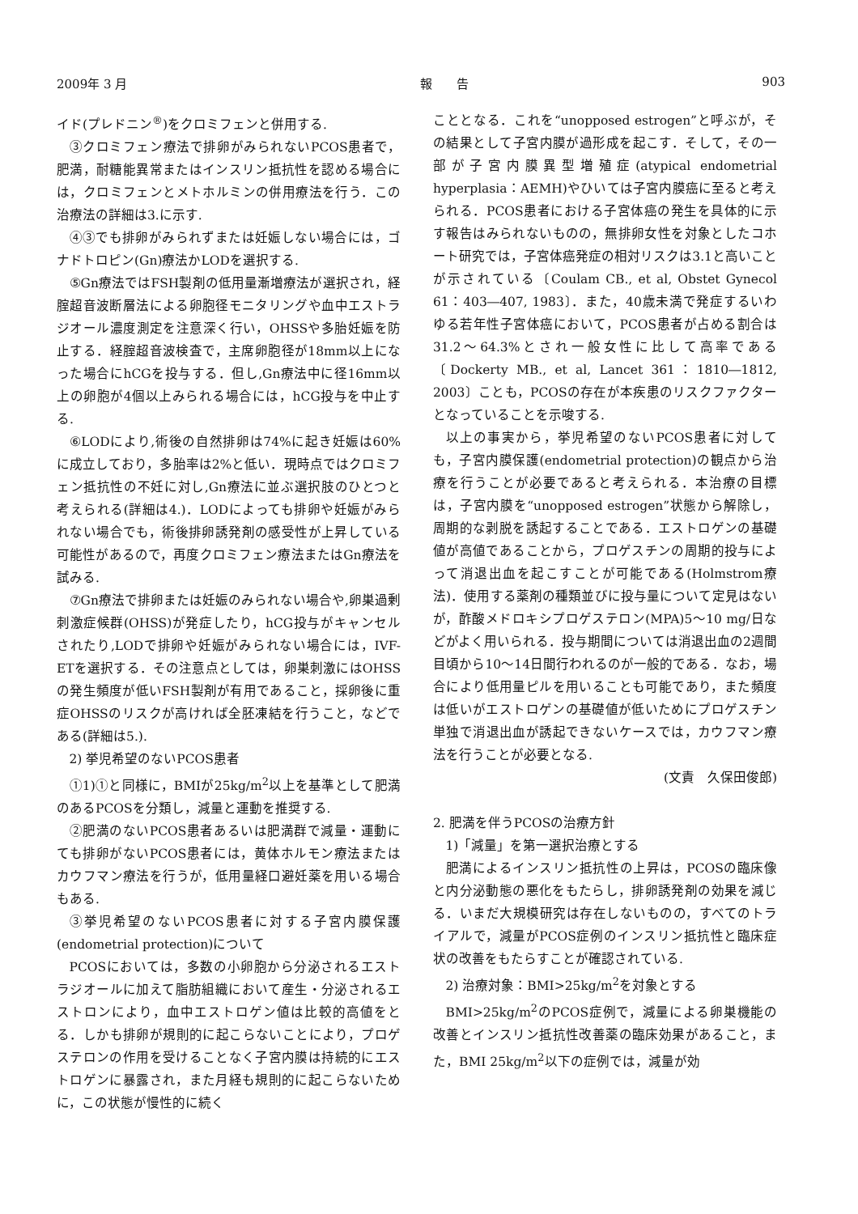2009年 3 月 報　　告 903
イド(プレドニン<sup>®</sup>)をクロミフェンと併用する.
③クロミフェン療法で排卵がみられないPCOS患者で，肥満，耐糖能異常またはインスリン抵抗性を認める場合には，クロミフェンとメトホルミンの併用療法を行う．この治療法の詳細は3.に示す.
④③でも排卵がみられずまたは妊娠しない場合には，ゴナドトロピン(Gn)療法かLODを選択する.
⑤Gn療法ではFSH製剤の低用量漸増療法が選択され，経腟超音波断層法による卵胞径モニタリングや血中エストラジオール濃度測定を注意深く行い，OHSSや多胎妊娠を防止する．経腟超音波検査で，主席卵胞径が18mm以上になった場合にhCGを投与する．但し,Gn療法中に径16mm以上の卵胞が4個以上みられる場合には，hCG投与を中止する.
⑥LODにより,術後の自然排卵は74%に起き妊娠は60%に成立しており，多胎率は2%と低い．現時点ではクロミフェン抵抗性の不妊に対し,Gn療法に並ぶ選択肢のひとつと考えられる(詳細は4.)．LODによっても排卵や妊娠がみられない場合でも，術後排卵誘発剤の感受性が上昇している可能性があるので，再度クロミフェン療法またはGn療法を試みる.
⑦Gn療法で排卵または妊娠のみられない場合や,卵巣過剰刺激症候群(OHSS)が発症したり，hCG投与がキャンセルされたり,LODで排卵や妊娠がみられない場合には，IVF-ETを選択する．その注意点としては，卵巣刺激にはOHSSの発生頻度が低いFSH製剤が有用であること，採卵後に重症OHSSのリスクが高ければ全胚凍結を行うこと，などである(詳細は5.).
2) 挙児希望のないPCOS患者
①1)①と同様に，BMIが25kg/m<sup>2</sup>以上を基準として肥満のあるPCOSを分類し，減量と運動を推奨する.
②肥満のないPCOS患者あるいは肥満群で減量・運動にても排卵がないPCOS患者には，黄体ホルモン療法またはカウフマン療法を行うが，低用量経口避妊薬を用いる場合もある.
③挙児希望のないPCOS患者に対する子宮内膜保護(endometrial protection)について
PCOSにおいては，多数の小卵胞から分泌されるエストラジオールに加えて脂肪組織において産生・分泌されるエストロンにより，血中エストロゲン値は比較的高値をとる．しかも排卵が規則的に起こらないことにより，プロゲステロンの作用を受けることなく子宮内膜は持続的にエストロゲンに暴露され，また月経も規則的に起こらないために，この状態が慢性的に続く
こととなる．これを“unopposed estrogen”と呼ぶが，その結果として子宮内膜が過形成を起こす．そして，その一部が子宮内膜異型増殖症(atypical endometrial hyperplasia：AEMH)やひいては子宮内膜癌に至ると考えられる．PCOS患者における子宮体癌の発生を具体的に示す報告はみられないものの，無排卵女性を対象としたコホート研究では，子宮体癌発症の相対リスクは3.1と高いことが示されている〔Coulam CB., et al, Obstet Gynecol 61：403―407, 1983〕．また，40歳未満で発症するいわゆる若年性子宮体癌において，PCOS患者が占める割合は31.2〜64.3%とされ一般女性に比して高率である〔Dockerty MB., et al, Lancet 361：1810―1812, 2003〕ことも，PCOSの存在が本疾患のリスクファクターとなっていることを示唆する.
以上の事実から，挙児希望のないPCOS患者に対しても，子宮内膜保護(endometrial protection)の観点から治療を行うことが必要であると考えられる．本治療の目標は，子宮内膜を“unopposed estrogen”状態から解除し，周期的な剥脱を誘起することである．エストロゲンの基礎値が高値であることから，プロゲスチンの周期的投与によって消退出血を起こすことが可能である(Holmstrom療法)．使用する薬剤の種類並びに投与量について定見はないが，酢酸メドロキシプロゲステロン(MPA)5〜10 mg/日などがよく用いられる．投与期間については消退出血の2週間目頃から10〜14日間行われるのが一般的である．なお，場合により低用量ピルを用いることも可能であり，また頻度は低いがエストロゲンの基礎値が低いためにプロゲスチン単独で消退出血が誘起できないケースでは，カウフマン療法を行うことが必要となる.
(文責　久保田俊郎)
2. 肥満を伴うPCOSの治療方針
1)「減量」を第一選択治療とする
肥満によるインスリン抵抗性の上昇は，PCOSの臨床像と内分泌動態の悪化をもたらし，排卵誘発剤の効果を減じる．いまだ大規模研究は存在しないものの，すべてのトライアルで，減量がPCOS症例のインスリン抵抗性と臨床症状の改善をもたらすことが確認されている.
2) 治療対象：BMI>25kg/m<sup>2</sup>を対象とする
BMI>25kg/m<sup>2</sup>のPCOS症例で，減量による卵巣機能の改善とインスリン抵抗性改善薬の臨床効果があること，また，BMI 25kg/m<sup>2</sup>以下の症例では，減量が効